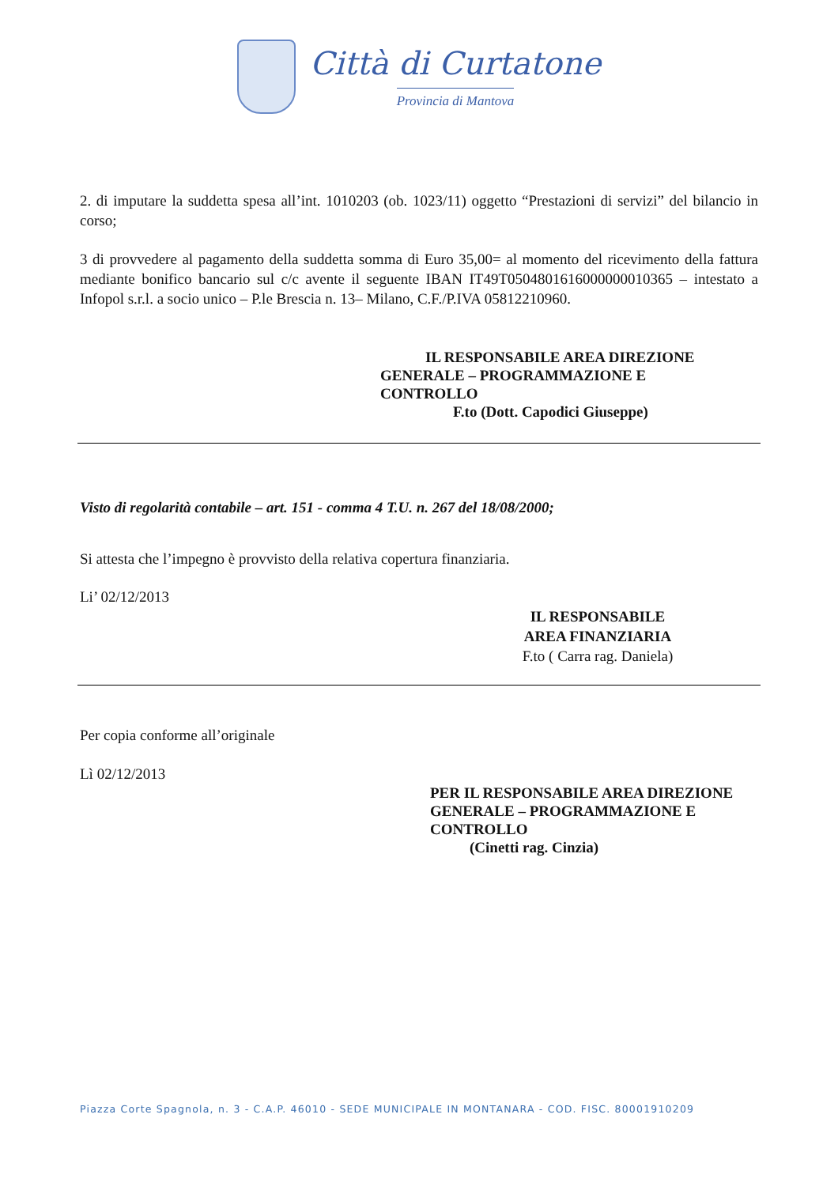Città di Curtatone
Provincia di Mantova
2. di imputare la suddetta spesa all’int. 1010203 (ob. 1023/11) oggetto “Prestazioni di servizi” del bilancio in corso;
3 di provvedere al pagamento della suddetta somma di Euro 35,00= al momento del ricevimento della fattura mediante bonifico bancario sul c/c avente il seguente IBAN IT49T0504801616000000010365 – intestato a Infopol s.r.l. a socio unico – P.le Brescia n. 13– Milano, C.F./P.IVA 05812210960.
IL RESPONSABILE AREA DIREZIONE
GENERALE – PROGRAMMAZIONE E
CONTROLLO
F.to (Dott. Capodici Giuseppe)
Visto di regolarità contabile – art. 151 - comma 4 T.U. n. 267 del 18/08/2000;
Si attesta che l’impegno è provvisto della relativa copertura finanziaria.
Li’ 02/12/2013
IL RESPONSABILE
AREA FINANZIARIA
F.to ( Carra rag. Daniela)
Per copia conforme all’originale
Lì 02/12/2013
PER IL RESPONSABILE AREA DIREZIONE
GENERALE – PROGRAMMAZIONE E
CONTROLLO
(Cinetti rag. Cinzia)
Piazza Corte Spagnola, n. 3 - C.A.P. 46010 - SEDE MUNICIPALE IN MONTANARA - COD. FISC. 80001910209